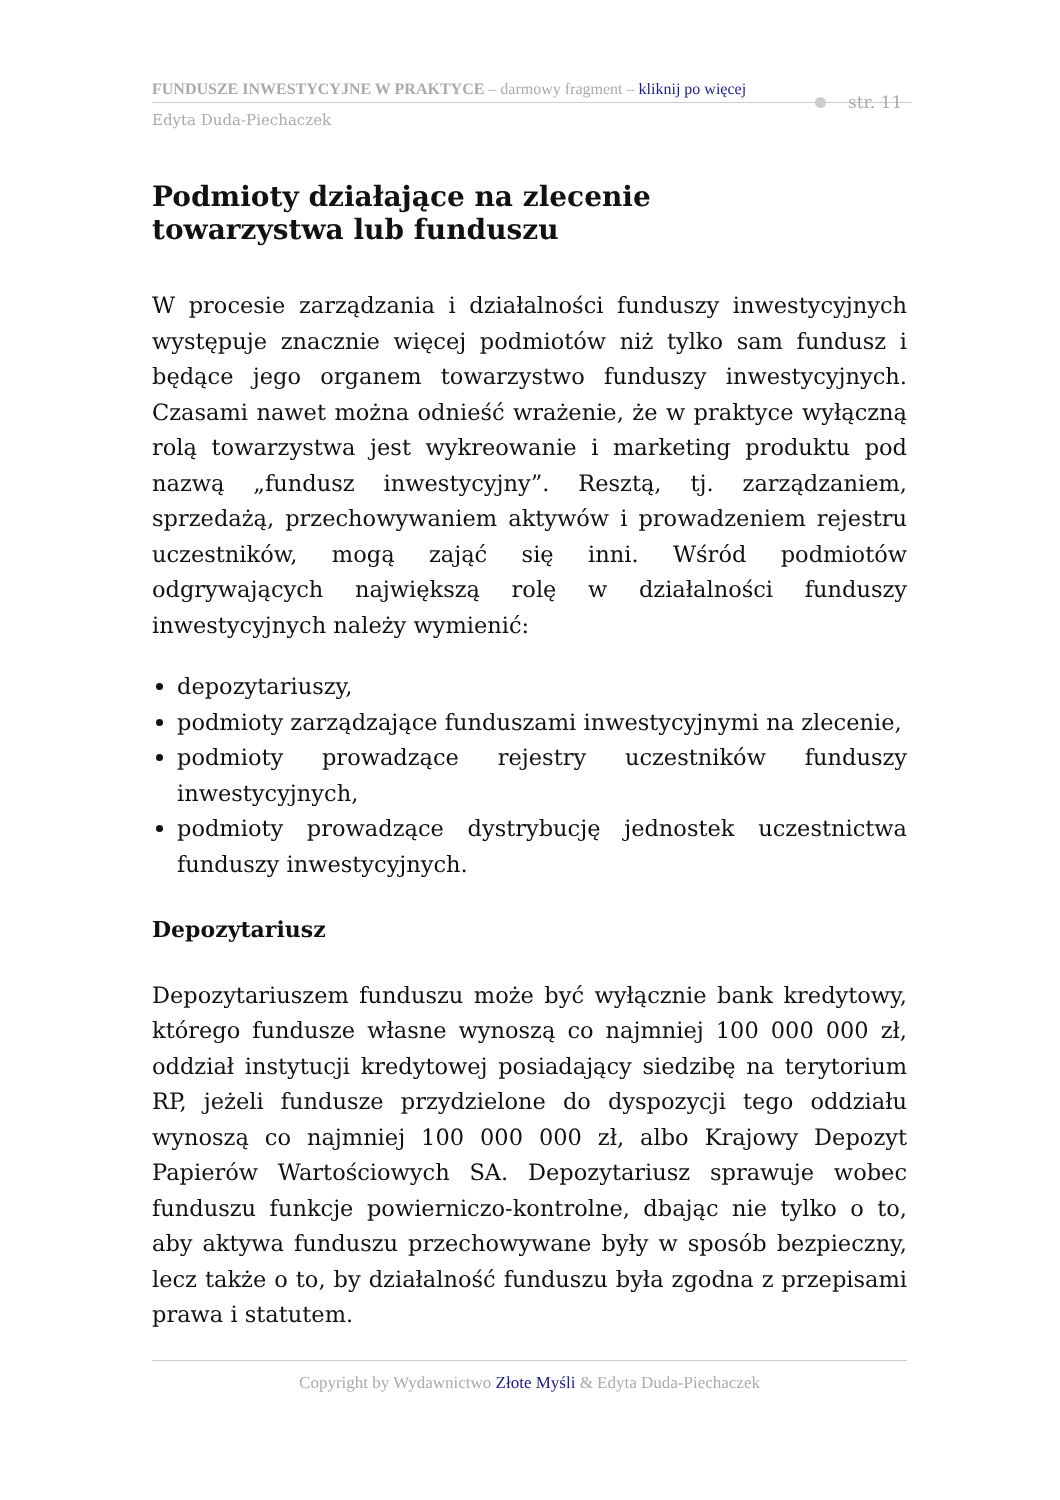FUNDUSZE INWESTYCYJNE W PRAKTYCE – darmowy fragment – kliknij po więcej
Edyta Duda-Piechaczek
str. 11
Podmioty działające na zlecenie
towarzystwa lub funduszu
W procesie zarządzania i działalności funduszy inwestycyjnych występuje znacznie więcej podmiotów niż tylko sam fundusz i będące jego organem towarzystwo funduszy inwestycyjnych. Czasami nawet można odnieść wrażenie, że w praktyce wyłączną rolą towarzystwa jest wykreowanie i marketing produktu pod nazwą „fundusz inwestycyjny”. Resztą, tj. zarządzaniem, sprzedażą, przechowywaniem aktywów i prowadzeniem rejestru uczestników, mogą zająć się inni. Wśród podmiotów odgrywających największą rolę w działalności funduszy inwestycyjnych należy wymienić:
depozytariuszy,
podmioty zarządzające funduszami inwestycyjnymi na zlecenie,
podmioty prowadzące rejestry uczestników funduszy inwestycyjnych,
podmioty prowadzące dystrybucję jednostek uczestnictwa funduszy inwestycyjnych.
Depozytariusz
Depozytariuszem funduszu może być wyłącznie bank kredytowy, którego fundusze własne wynoszą co najmniej 100 000 000 zł, oddział instytucji kredytowej posiadający siedzibę na terytorium RP, jeżeli fundusze przydzielone do dyspozycji tego oddziału wynoszą co najmniej 100 000 000 zł, albo Krajowy Depozyt Papierów Wartościowych SA. Depozytariusz sprawuje wobec funduszu funkcje powierniczo-kontrolne, dbając nie tylko o to, aby aktywa funduszu przechowywane były w sposób bezpieczny, lecz także o to, by działalność funduszu była zgodna z przepisami prawa i statutem.
Copyright by Wydawnictwo Złote Myśli & Edyta Duda-Piechaczek